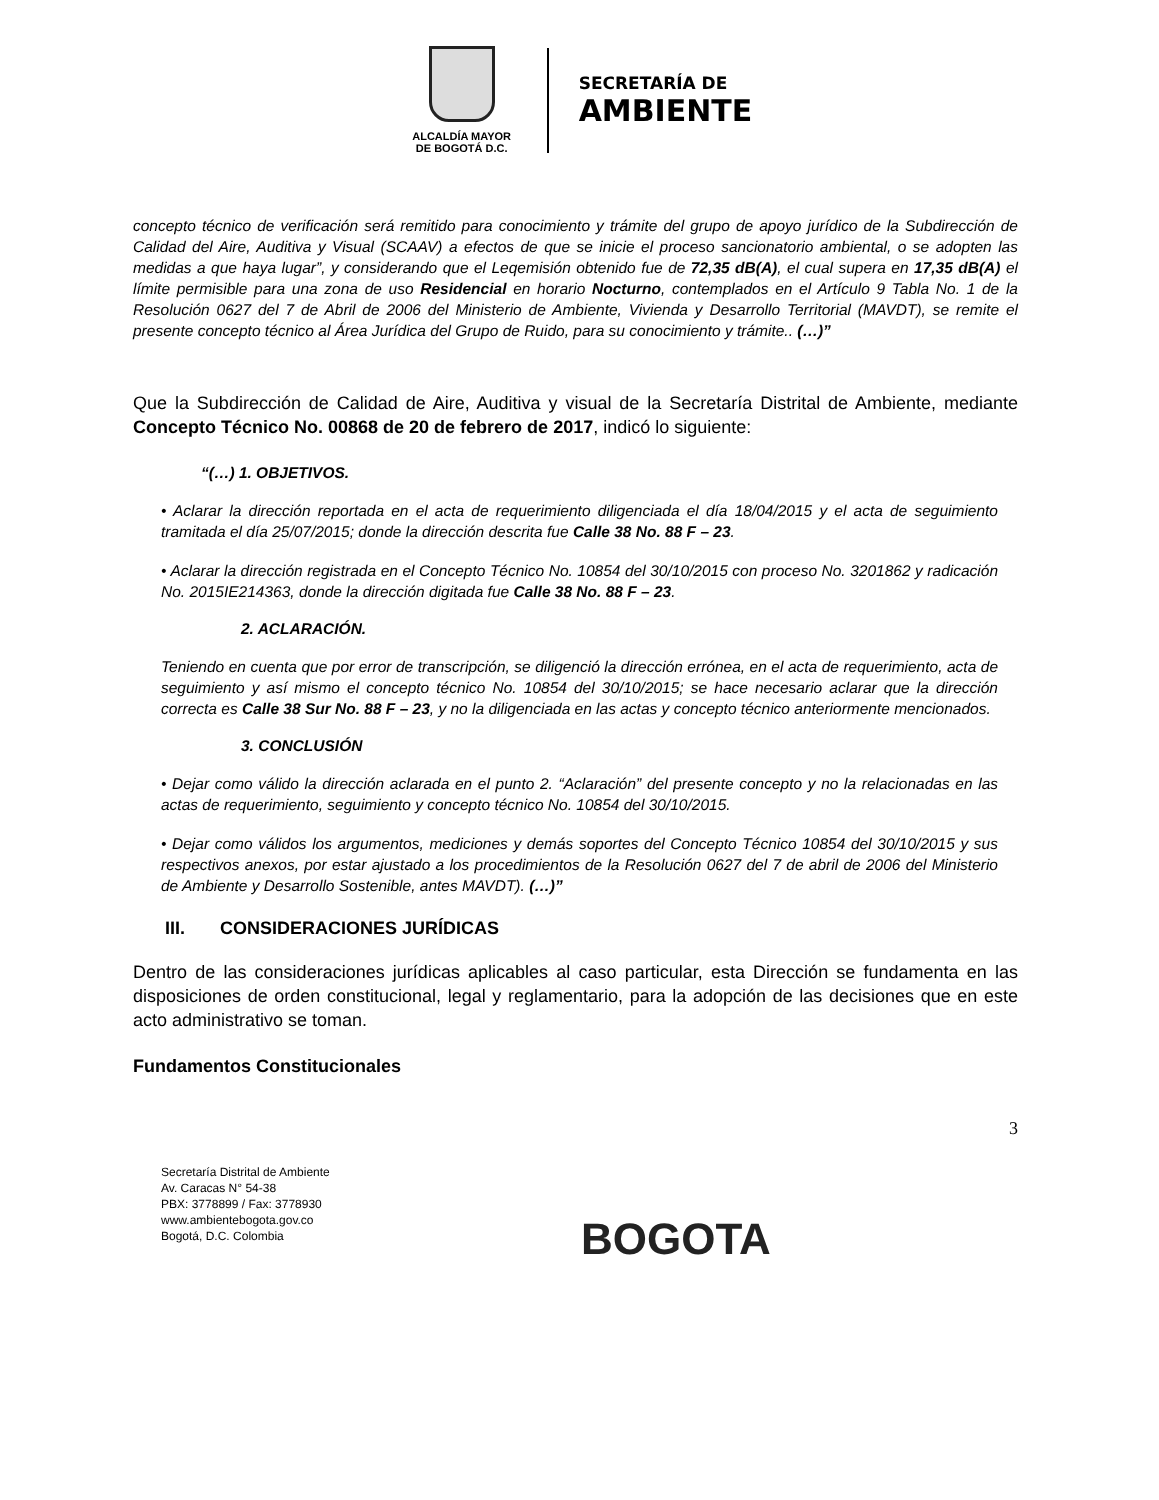ALCALDÍA MAYOR
DE BOGOTÁ D.C.
SECRETARÍA DE
AMBIENTE
concepto técnico de verificación será remitido para conocimiento y trámite del grupo de apoyo jurídico de la Subdirección de Calidad del Aire, Auditiva y Visual (SCAAV) a efectos de que se inicie el proceso sancionatorio ambiental, o se adopten las medidas a que haya lugar”, y considerando que el Leqemisión obtenido fue de 72,35 dB(A), el cual supera en 17,35 dB(A) el límite permisible para una zona de uso Residencial en horario Nocturno, contemplados en el Artículo 9 Tabla No. 1 de la Resolución 0627 del 7 de Abril de 2006 del Ministerio de Ambiente, Vivienda y Desarrollo Territorial (MAVDT), se remite el presente concepto técnico al Área Jurídica del Grupo de Ruido, para su conocimiento y trámite.. (…)”
Que la Subdirección de Calidad de Aire, Auditiva y visual de la Secretaría Distrital de Ambiente, mediante Concepto Técnico No. 00868 de 20 de febrero de 2017, indicó lo siguiente:
“(…) 1. OBJETIVOS.
• Aclarar la dirección reportada en el acta de requerimiento diligenciada el día 18/04/2015 y el acta de seguimiento tramitada el día 25/07/2015; donde la dirección descrita fue Calle 38 No. 88 F – 23.
• Aclarar la dirección registrada en el Concepto Técnico No. 10854 del 30/10/2015 con proceso No. 3201862 y radicación No. 2015IE214363, donde la dirección digitada fue Calle 38 No. 88 F – 23.
2. ACLARACIÓN.
Teniendo en cuenta que por error de transcripción, se diligenció la dirección errónea, en el acta de requerimiento, acta de seguimiento y así mismo el concepto técnico No. 10854 del 30/10/2015; se hace necesario aclarar que la dirección correcta es Calle 38 Sur No. 88 F – 23, y no la diligenciada en las actas y concepto técnico anteriormente mencionados.
3. CONCLUSIÓN
• Dejar como válido la dirección aclarada en el punto 2. “Aclaración” del presente concepto y no la relacionadas en las actas de requerimiento, seguimiento y concepto técnico No. 10854 del 30/10/2015.
• Dejar como válidos los argumentos, mediciones y demás soportes del Concepto Técnico 10854 del 30/10/2015 y sus respectivos anexos, por estar ajustado a los procedimientos de la Resolución 0627 del 7 de abril de 2006 del Ministerio de Ambiente y Desarrollo Sostenible, antes MAVDT). (…)”
III. CONSIDERACIONES JURÍDICAS
Dentro de las consideraciones jurídicas aplicables al caso particular, esta Dirección se fundamenta en las disposiciones de orden constitucional, legal y reglamentario, para la adopción de las decisiones que en este acto administrativo se toman.
Fundamentos Constitucionales
3
Secretaría Distrital de Ambiente
Av. Caracas N° 54-38
PBX: 3778899 / Fax: 3778930
www.ambientebogota.gov.co
Bogotá, D.C. Colombia
BOGOTA